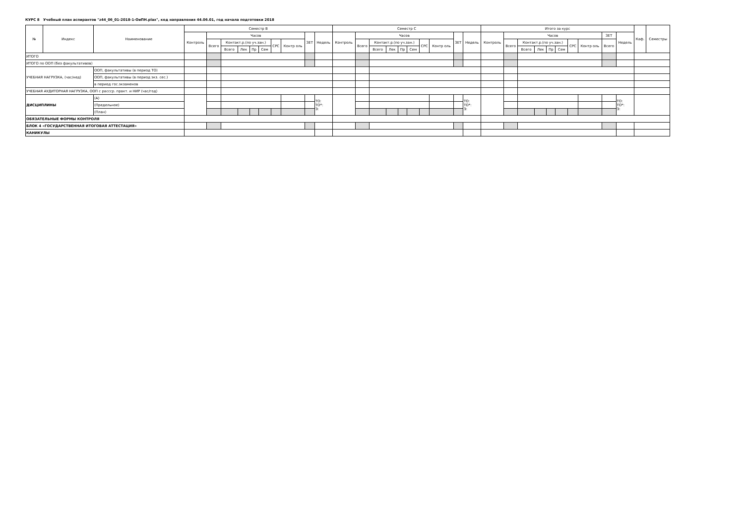КУРС 8 Учебный план аспирантов "z44_06_01-2018-1-ОиПН.plax", код направления 44.06.01, год начала подготовки 2018
| № | Индекс | Наименование | | Семестр B | | | | | | | | | | Семестр C | | | | | | | | | | Итого за курс | | | | | | | | | | Каф. | Семестры |
| --- | --- | --- | --- | --- | --- | --- | --- | --- | --- | --- | --- | --- | --- | --- | --- | --- | --- | --- | --- | --- | --- | --- | --- | --- | --- | --- | --- | --- | --- | --- | --- | --- | --- | --- | --- |
| | | | | Контроль | Часов | | | | | | | ЗЕТ | Недель | Контроль | Часов | | | | | | | ЗЕТ | Недель | Контроль | Часов | | | | | | | ЗЕТ | Недель | | |
| | | | | | Всего | Контакт.р.(по уч.зан.) | | | | СРС | Контр оль | | | | Всего | Контакт.р.(по уч.зан.) | | | | СРС | Контр оль | | | | Всего | Контакт.р.(по уч.зан.) | | | | СРС | Контр оль | Всего | | | |
| | | | | | | Всего | Лек | Пр | Сем | | | | | | | Всего | Лек | Пр | Сем | | | | | | | Всего | Лек | Пр | Сем | | | | | | |
| ИТОГО | | | | | | | | | | | | | | | | | | | | | | | | | | | | | | | | | | | |
| ИТОГО по ООП (без факультативов) | | | | | | | | | | | | | | | | | | | | | | | | | | | | | | | | | | | |
| УЧЕБНАЯ НАГРУЗКА, (час/нед) | | ООП, факультативы (в период ТО) | | | | | | | | | | | | | | | | | | | | | | | | | | | | | | | | | |
| | | ООП, факультативы (в период экз. сес.) | | | | | | | | | | | | | | | | | | | | | | | | | | | | | | | | | |
| | | в период гос.экзаменов | | | | | | | | | | | | | | | | | | | | | | | | | | | | | | | | | |
| УЧЕБНАЯ АУДИТОРНАЯ НАГРУЗКА, ООП с рассср. практ. и НИР (час/год) | | | | | | | | | | | | | | | | | | | | | | | | | | | | | | | | | | | |
| ДИСЦИПЛИНЫ | | | (А) | | | | | | | | | | ТО: ТО*: Э: | | | | | | | | | | ТО: ТО*: Э: | | | | | | | | | | ТО: ТО*: Э: | | |
| | | | (Предельное) | | | | | | | | | | | | | | | | | | | | | | | | | | | | | | | | |
| | | | (План) | | | | | | | | | | | | | | | | | | | | | | | | | | | | | | | | |
| ОБЯЗАТЕЛЬНЫЕ ФОРМЫ КОНТРОЛЯ | | | | | | | | | | | | | | | | | | | | | | | | | | | | | | | | | | | |
| БЛОК 4 «ГОСУДАРСТВЕННАЯ ИТОГОВАЯ АТТЕСТАЦИЯ» | | | | | | | | | | | | | | | | | | | | | | | | | | | | | | | | | | | |
| КАНИКУЛЫ | | | | | | | | | | | | | | | | | | | | | | | | | | | | | | | | | | | |